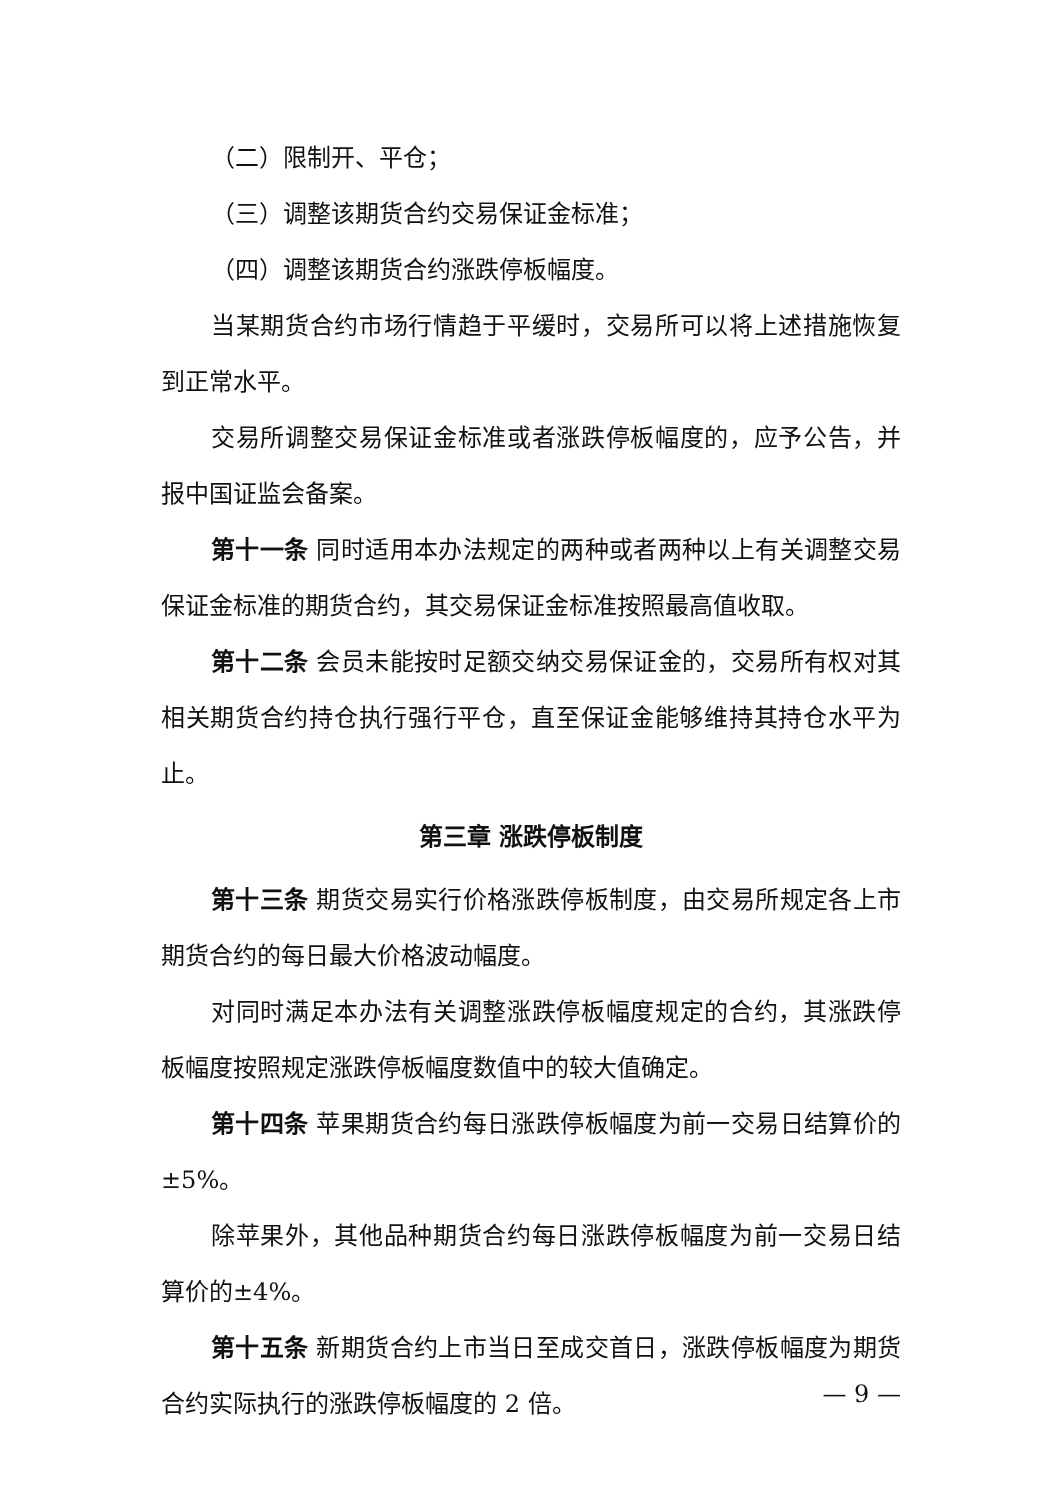（二）限制开、平仓；
（三）调整该期货合约交易保证金标准；
（四）调整该期货合约涨跌停板幅度。
当某期货合约市场行情趋于平缓时，交易所可以将上述措施恢复到正常水平。
交易所调整交易保证金标准或者涨跌停板幅度的，应予公告，并报中国证监会备案。
第十一条 同时适用本办法规定的两种或者两种以上有关调整交易保证金标准的期货合约，其交易保证金标准按照最高值收取。
第十二条 会员未能按时足额交纳交易保证金的，交易所有权对其相关期货合约持仓执行强行平仓，直至保证金能够维持其持仓水平为止。
第三章 涨跌停板制度
第十三条 期货交易实行价格涨跌停板制度，由交易所规定各上市期货合约的每日最大价格波动幅度。
对同时满足本办法有关调整涨跌停板幅度规定的合约，其涨跌停板幅度按照规定涨跌停板幅度数值中的较大值确定。
第十四条 苹果期货合约每日涨跌停板幅度为前一交易日结算价的±5%。
除苹果外，其他品种期货合约每日涨跌停板幅度为前一交易日结算价的±4%。
第十五条 新期货合约上市当日至成交首日，涨跌停板幅度为期货合约实际执行的涨跌停板幅度的 2 倍。
— 9 —